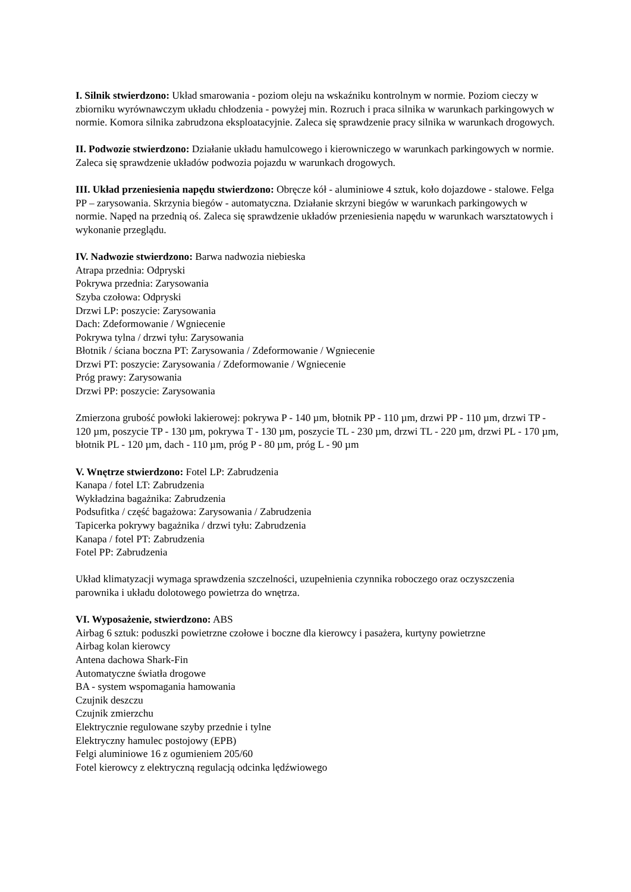I. Silnik stwierdzono: Układ smarowania - poziom oleju na wskaźniku kontrolnym w normie. Poziom cieczy w zbiorniku wyrównawczym układu chłodzenia - powyżej min. Rozruch i praca silnika w warunkach parkingowych w normie. Komora silnika zabrudzona eksploatacyjnie. Zaleca się sprawdzenie pracy silnika w warunkach drogowych.
II. Podwozie stwierdzono: Działanie układu hamulcowego i kierowniczego w warunkach parkingowych w normie. Zaleca się sprawdzenie układów podwozia pojazdu w warunkach drogowych.
III. Układ przeniesienia napędu stwierdzono: Obręcze kół - aluminiowe 4 sztuk, koło dojazdowe - stalowe. Felga PP – zarysowania. Skrzynia biegów - automatyczna. Działanie skrzyni biegów w warunkach parkingowych w normie. Napęd na przednią oś. Zaleca się sprawdzenie układów przeniesienia napędu w warunkach warsztatowych i wykonanie przeglądu.
IV. Nadwozie stwierdzono: Barwa nadwozia niebieska
Atrapa przednia: Odpryski
Pokrywa przednia: Zarysowania
Szyba czołowa: Odpryski
Drzwi LP: poszycie: Zarysowania
Dach: Zdeformowanie / Wgniecenie
Pokrywa tylna / drzwi tyłu: Zarysowania
Błotnik / ściana boczna PT: Zarysowania / Zdeformowanie / Wgniecenie
Drzwi PT: poszycie: Zarysowania / Zdeformowanie / Wgniecenie
Próg prawy: Zarysowania
Drzwi PP: poszycie: Zarysowania
Zmierzona grubość powłoki lakierowej: pokrywa P - 140 µm, błotnik PP - 110 µm, drzwi PP - 110 µm, drzwi TP - 120 µm, poszycie TP - 130 µm, pokrywa T - 130 µm, poszycie TL - 230 µm, drzwi TL - 220 µm, drzwi PL - 170 µm, błotnik PL - 120 µm, dach - 110 µm, próg P - 80 µm, próg L - 90 µm
V. Wnętrze stwierdzono: Fotel LP: Zabrudzenia
Kanapa / fotel LT: Zabrudzenia
Wykładzina bagażnika: Zabrudzenia
Podsufitka / część bagażowa: Zarysowania / Zabrudzenia
Tapicerka pokrywy bagażnika / drzwi tyłu: Zabrudzenia
Kanapa / fotel PT: Zabrudzenia
Fotel PP: Zabrudzenia
Układ klimatyzacji wymaga sprawdzenia szczelności, uzupełnienia czynnika roboczego oraz oczyszczenia parownika i układu dolotowego powietrza do wnętrza.
VI. Wyposażenie, stwierdzono: ABS
Airbag 6 sztuk: poduszki powietrzne czołowe i boczne dla kierowcy i pasażera, kurtyny powietrzne
Airbag kolan kierowcy
Antena dachowa Shark-Fin
Automatyczne światła drogowe
BA - system wspomagania hamowania
Czujnik deszczu
Czujnik zmierzchu
Elektrycznie regulowane szyby przednie i tylne
Elektryczny hamulec postojowy (EPB)
Felgi aluminiowe 16 z ogumieniem 205/60
Fotel kierowcy z elektryczną regulacją odcinka lędźwiowego